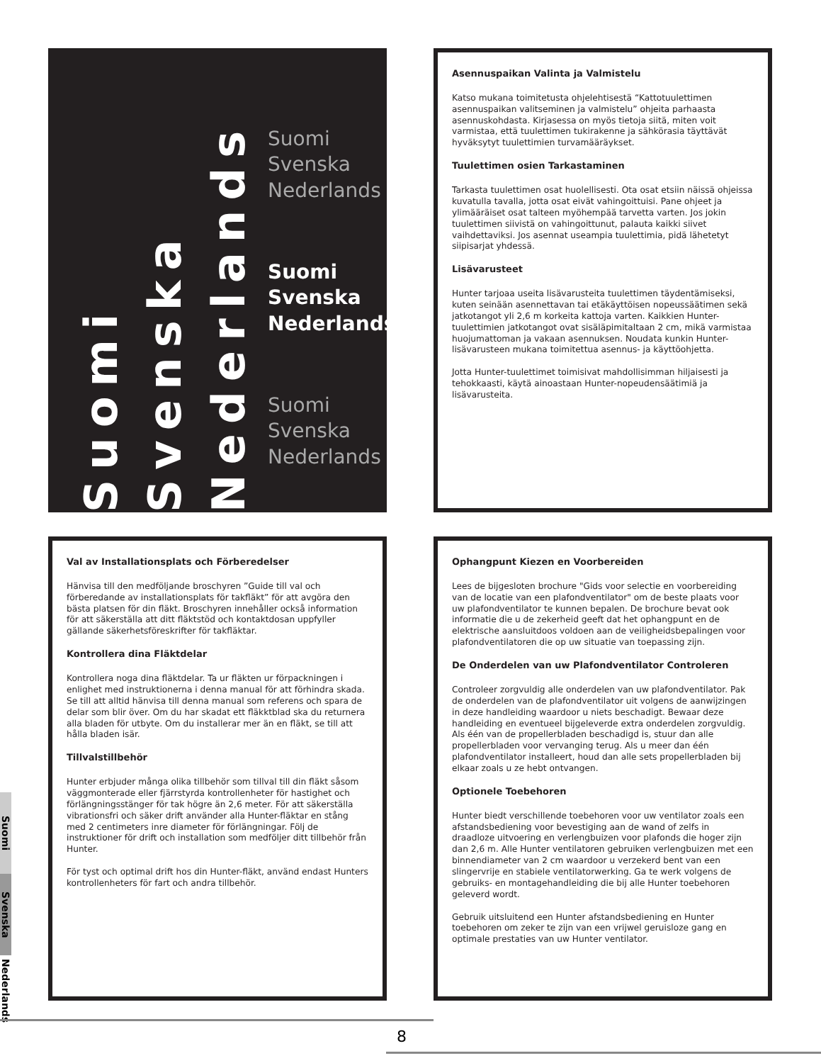Suomi
Svenska
Nederlands
Suomi
Svenska
Nederlands
Suomi
Svenska
Nederlands
Suomi
Svenska
Nederlands
Asennuspaikan Valinta ja Valmistelu
Katso mukana toimitetusta ohjelehtisestä “Kattotuulettimen asennuspaikan valitseminen ja valmistelu” ohjeita parhaasta asennuskohdasta. Kirjasessa on myös tietoja siitä, miten voit varmistaa, että tuulettimen tukirakenne ja sähkörasia täyttävät hyväksytyt tuulettimien turvamääräykset.
Tuulettimen osien Tarkastaminen
Tarkasta tuulettimen osat huolellisesti. Ota osat etsiin näissä ohjeissa kuvatulla tavalla, jotta osat eivät vahingoittuisi. Pane ohjeet ja ylimääräiset osat talteen myöhempää tarvetta varten. Jos jokin tuulettimen siivistä on vahingoittunut, palauta kaikki siivet vaihdettaviksi. Jos asennat useampia tuulettimia, pidä lähetetyt siipisarjat yhdessä.
Lisävarusteet
Hunter tarjoaa useita lisävarusteita tuulettimen täydentämiseksi, kuten seinään asennettavan tai etäkäyttöisen nopeussäätimen sekä jatkotangot yli 2,6 m korkeita kattoja varten. Kaikkien Hunter-tuulettimien jatkotangot ovat sisäläpimitaltaan 2 cm, mikä varmistaa huojumattoman ja vakaan asennuksen. Noudata kunkin Hunter-lisävarusteen mukana toimitettua asennus- ja käyttöohjetta.
Jotta Hunter-tuulettimet toimisivat mahdollisimman hiljaisesti ja tehokkaasti, käytä ainoastaan Hunter-nopeudensäätimiä ja lisävarusteita.
Val av Installationsplats och Förberedelser
Hänvisa till den medföljande broschyren ”Guide till val och förberedande av installationsplats för takfläkt” för att avgöra den bästa platsen för din fläkt. Broschyren innehåller också information för att säkerställa att ditt fläktstöd och kontaktdosan uppfyller gällande säkerhetsföreskrifter för takfläktar.
Kontrollera dina Fläktdelar
Kontrollera noga dina fläktdelar. Ta ur fläkten ur förpackningen i enlighet med instruktionerna i denna manual för att förhindra skada. Se till att alltid hänvisa till denna manual som referens och spara de delar som blir över. Om du har skadat ett fläkktblad ska du returnera alla bladen för utbyte. Om du installerar mer än en fläkt, se till att hålla bladen isär.
Tillvalstillbehör
Hunter erbjuder många olika tillbehör som tillval till din fläkt såsom väggmonterade eller fjärrstyrda kontrollenheter för hastighet och förlängningsstänger för tak högre än 2,6 meter. För att säkerställa vibrationsfri och säker drift använder alla Hunter-fläktar en stång med 2 centimeters inre diameter för förlängningar. Följ de instruktioner för drift och installation som medföljer ditt tillbehör från Hunter.
För tyst och optimal drift hos din Hunter-fläkt, använd endast Hunters kontrollenheters för fart och andra tillbehör.
Ophangpunt Kiezen en Voorbereiden
Lees de bijgesloten brochure "Gids voor selectie en voorbereiding van de locatie van een plafondventilator" om de beste plaats voor uw plafondventilator te kunnen bepalen. De brochure bevat ook informatie die u de zekerheid geeft dat het ophangpunt en de elektrische aansluitdoos voldoen aan de veiligheidsbepalingen voor plafondventilatoren die op uw situatie van toepassing zijn.
De Onderdelen van uw Plafondventilator Controleren
Controleer zorgvuldig alle onderdelen van uw plafondventilator. Pak de onderdelen van de plafondventilator uit volgens de aanwijzingen in deze handleiding waardoor u niets beschadigt. Bewaar deze handleiding en eventueel bijgeleverde extra onderdelen zorgvuldig. Als één van de propellerbladen beschadigd is, stuur dan alle propellerbladen voor vervanging terug. Als u meer dan één plafondventilator installeert, houd dan alle sets propellerbladen bij elkaar zoals u ze hebt ontvangen.
Optionele Toebehoren
Hunter biedt verschillende toebehoren voor uw ventilator zoals een afstandsbediening voor bevestiging aan de wand of zelfs in draadloze uitvoering en verlengbuizen voor plafonds die hoger zijn dan 2,6 m. Alle Hunter ventilatoren gebruiken verlengbuizen met een binnendiameter van 2 cm waardoor u verzekerd bent van een slingervrije en stabiele ventilatorwerking. Ga te werk volgens de gebruiks- en montagehandleiding die bij alle Hunter toebehoren geleverd wordt.
Gebruik uitsluitend een Hunter afstandsbediening en Hunter toebehoren om zeker te zijn van een vrijwel geruisloze gang en optimale prestaties van uw Hunter ventilator.
Suomi
Svenska
Nederlands
8